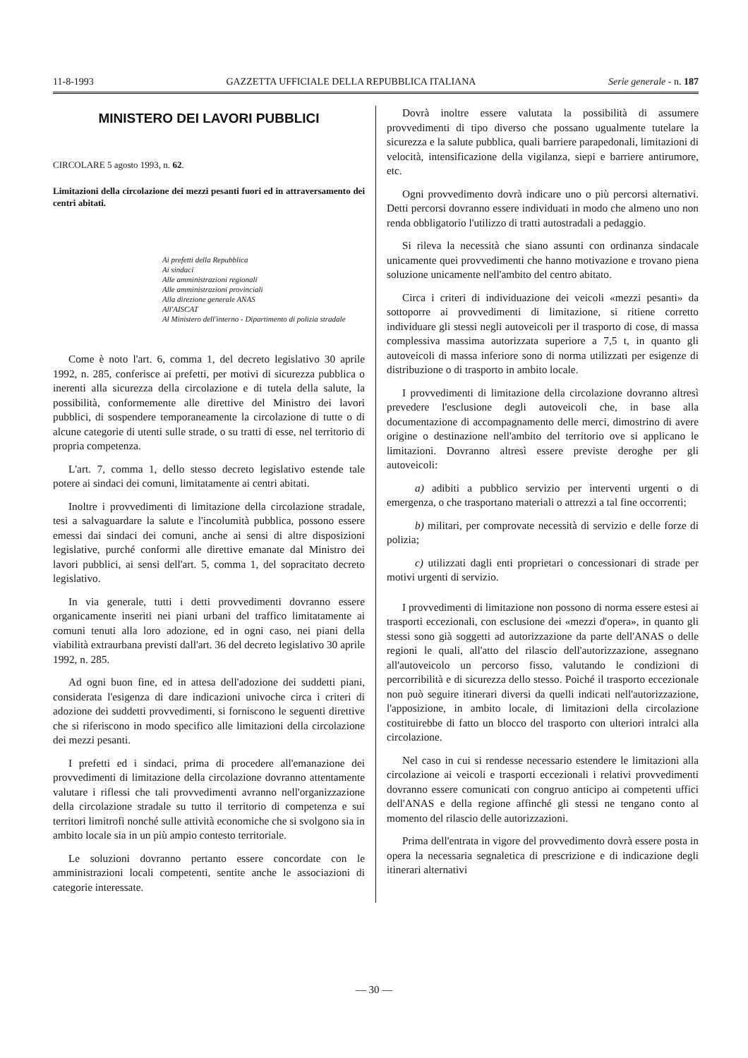11-8-1993 GAZZETTA UFFICIALE DELLA REPUBBLICA ITALIANA Serie generale - n. 187
MINISTERO DEI LAVORI PUBBLICI
CIRCOLARE 5 agosto 1993, n. 62.
Limitazioni della circolazione dei mezzi pesanti fuori ed in attraversamento dei centri abitati.
Ai prefetti della Repubblica
Ai sindaci
Alle amministrazioni regionali
Alle amministrazioni provinciali
Alla direzione generale ANAS
All'AISCAT
Al Ministero dell'interno - Dipartimento di polizia stradale
Come è noto l'art. 6, comma 1, del decreto legislativo 30 aprile 1992, n. 285, conferisce ai prefetti, per motivi di sicurezza pubblica o inerenti alla sicurezza della circolazione e di tutela della salute, la possibilità, conformemente alle direttive del Ministro dei lavori pubblici, di sospendere temporaneamente la circolazione di tutte o di alcune categorie di utenti sulle strade, o su tratti di esse, nel territorio di propria competenza.
L'art. 7, comma 1, dello stesso decreto legislativo estende tale potere ai sindaci dei comuni, limitatamente ai centri abitati.
Inoltre i provvedimenti di limitazione della circolazione stradale, tesi a salvaguardare la salute e l'incolumità pubblica, possono essere emessi dai sindaci dei comuni, anche ai sensi di altre disposizioni legislative, purché conformi alle direttive emanate dal Ministro dei lavori pubblici, ai sensi dell'art. 5, comma 1, del sopracitato decreto legislativo.
In via generale, tutti i detti provvedimenti dovranno essere organicamente inseriti nei piani urbani del traffico limitatamente ai comuni tenuti alla loro adozione, ed in ogni caso, nei piani della viabilità extraurbana previsti dall'art. 36 del decreto legislativo 30 aprile 1992, n. 285.
Ad ogni buon fine, ed in attesa dell'adozione dei suddetti piani, considerata l'esigenza di dare indicazioni univoche circa i criteri di adozione dei suddetti provvedimenti, si forniscono le seguenti direttive che si riferiscono in modo specifico alle limitazioni della circolazione dei mezzi pesanti.
I prefetti ed i sindaci, prima di procedere all'emanazione dei provvedimenti di limitazione della circolazione dovranno attentamente valutare i riflessi che tali provvedimenti avranno nell'organizzazione della circolazione stradale su tutto il territorio di competenza e sui territori limitrofi nonché sulle attività economiche che si svolgono sia in ambito locale sia in un più ampio contesto territoriale.
Le soluzioni dovranno pertanto essere concordate con le amministrazioni locali competenti, sentite anche le associazioni di categorie interessate.
Dovrà inoltre essere valutata la possibilità di assumere provvedimenti di tipo diverso che possano ugualmente tutelare la sicurezza e la salute pubblica, quali barriere parapedonali, limitazioni di velocità, intensificazione della vigilanza, siepi e barriere antirumore, etc.
Ogni provvedimento dovrà indicare uno o più percorsi alternativi. Detti percorsi dovranno essere individuati in modo che almeno uno non renda obbligatorio l'utilizzo di tratti autostradali a pedaggio.
Si rileva la necessità che siano assunti con ordinanza sindacale unicamente quei provvedimenti che hanno motivazione e trovano piena soluzione unicamente nell'ambito del centro abitato.
Circa i criteri di individuazione dei veicoli «mezzi pesanti» da sottoporre ai provvedimenti di limitazione, si ritiene corretto individuare gli stessi negli autoveicoli per il trasporto di cose, di massa complessiva massima autorizzata superiore a 7,5 t, in quanto gli autoveicoli di massa inferiore sono di norma utilizzati per esigenze di distribuzione o di trasporto in ambito locale.
I provvedimenti di limitazione della circolazione dovranno altresì prevedere l'esclusione degli autoveicoli che, in base alla documentazione di accompagnamento delle merci, dimostrino di avere origine o destinazione nell'ambito del territorio ove si applicano le limitazioni. Dovranno altresì essere previste deroghe per gli autoveicoli:
a) adibiti a pubblico servizio per interventi urgenti o di emergenza, o che trasportano materiali o attrezzi a tal fine occorrenti;
b) militari, per comprovate necessità di servizio e delle forze di polizia;
c) utilizzati dagli enti proprietari o concessionari di strade per motivi urgenti di servizio.
I provvedimenti di limitazione non possono di norma essere estesi ai trasporti eccezionali, con esclusione dei «mezzi d'opera», in quanto gli stessi sono già soggetti ad autorizzazione da parte dell'ANAS o delle regioni le quali, all'atto del rilascio dell'autorizzazione, assegnano all'autoveicolo un percorso fisso, valutando le condizioni di percorribilità e di sicurezza dello stesso. Poiché il trasporto eccezionale non può seguire itinerari diversi da quelli indicati nell'autorizzazione, l'apposizione, in ambito locale, di limitazioni della circolazione costituirebbe di fatto un blocco del trasporto con ulteriori intralci alla circolazione.
Nel caso in cui si rendesse necessario estendere le limitazioni alla circolazione ai veicoli e trasporti eccezionali i relativi provvedimenti dovranno essere comunicati con congruo anticipo ai competenti uffici dell'ANAS e della regione affinché gli stessi ne tengano conto al momento del rilascio delle autorizzazioni.
Prima dell'entrata in vigore del provvedimento dovrà essere posta in opera la necessaria segnaletica di prescrizione e di indicazione degli itinerari alternativi
— 30 —